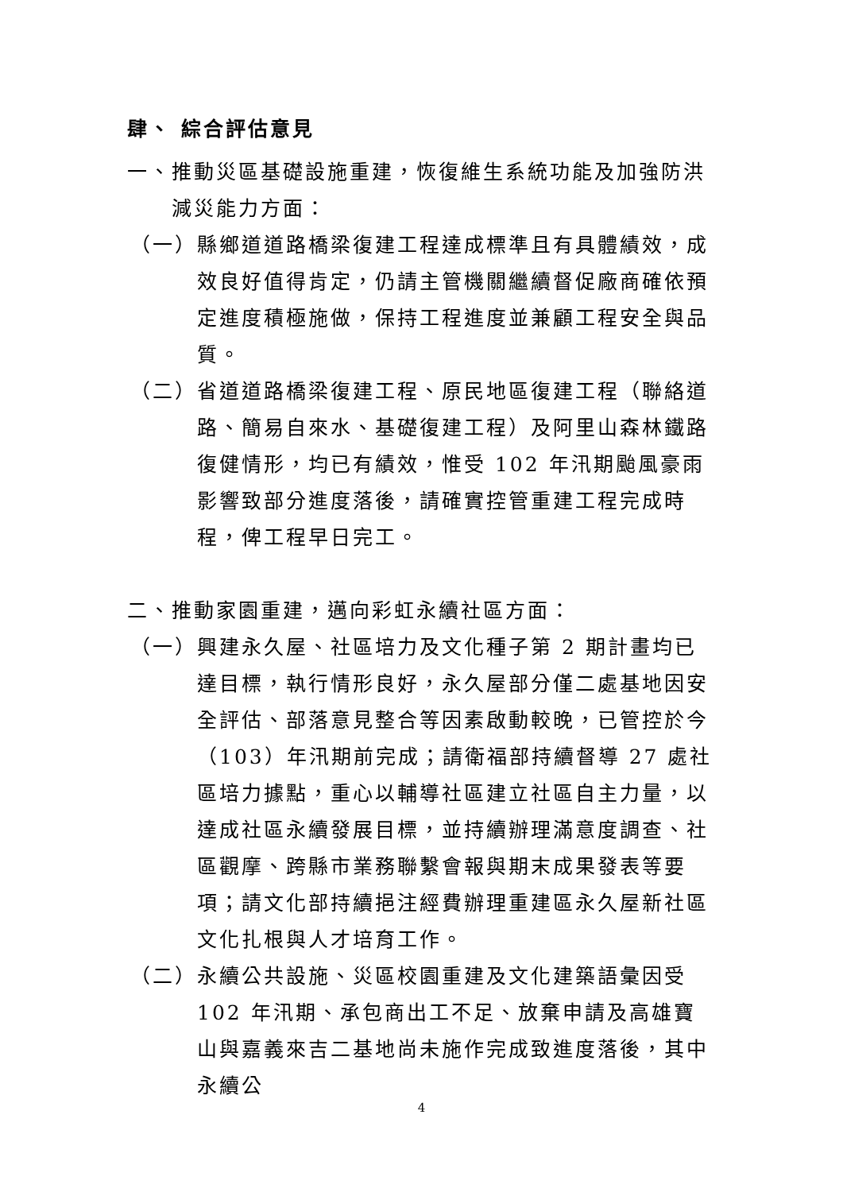肆、 綜合評估意見
一、推動災區基礎設施重建，恢復維生系統功能及加強防洪減災能力方面：
（一）縣鄉道道路橋梁復建工程達成標準且有具體績效，成效良好值得肯定，仍請主管機關繼續督促廠商確依預定進度積極施做，保持工程進度並兼顧工程安全與品質。
（二）省道道路橋梁復建工程、原民地區復建工程（聯絡道路、簡易自來水、基礎復建工程）及阿里山森林鐵路復健情形，均已有績效，惟受 102 年汛期颱風豪雨影響致部分進度落後，請確實控管重建工程完成時程，俾工程早日完工。
二、推動家園重建，邁向彩虹永續社區方面：
（一）興建永久屋、社區培力及文化種子第 2 期計畫均已達目標，執行情形良好，永久屋部分僅二處基地因安全評估、部落意見整合等因素啟動較晚，已管控於今（103）年汛期前完成；請衛福部持續督導 27 處社區培力據點，重心以輔導社區建立社區自主力量，以達成社區永續發展目標，並持續辦理滿意度調查、社區觀摩、跨縣市業務聯繫會報與期末成果發表等要項；請文化部持續挹注經費辦理重建區永久屋新社區文化扎根與人才培育工作。
（二）永續公共設施、災區校園重建及文化建築語彙因受 102 年汛期、承包商出工不足、放棄申請及高雄寶山與嘉義來吉二基地尚未施作完成致進度落後，其中永續公
4